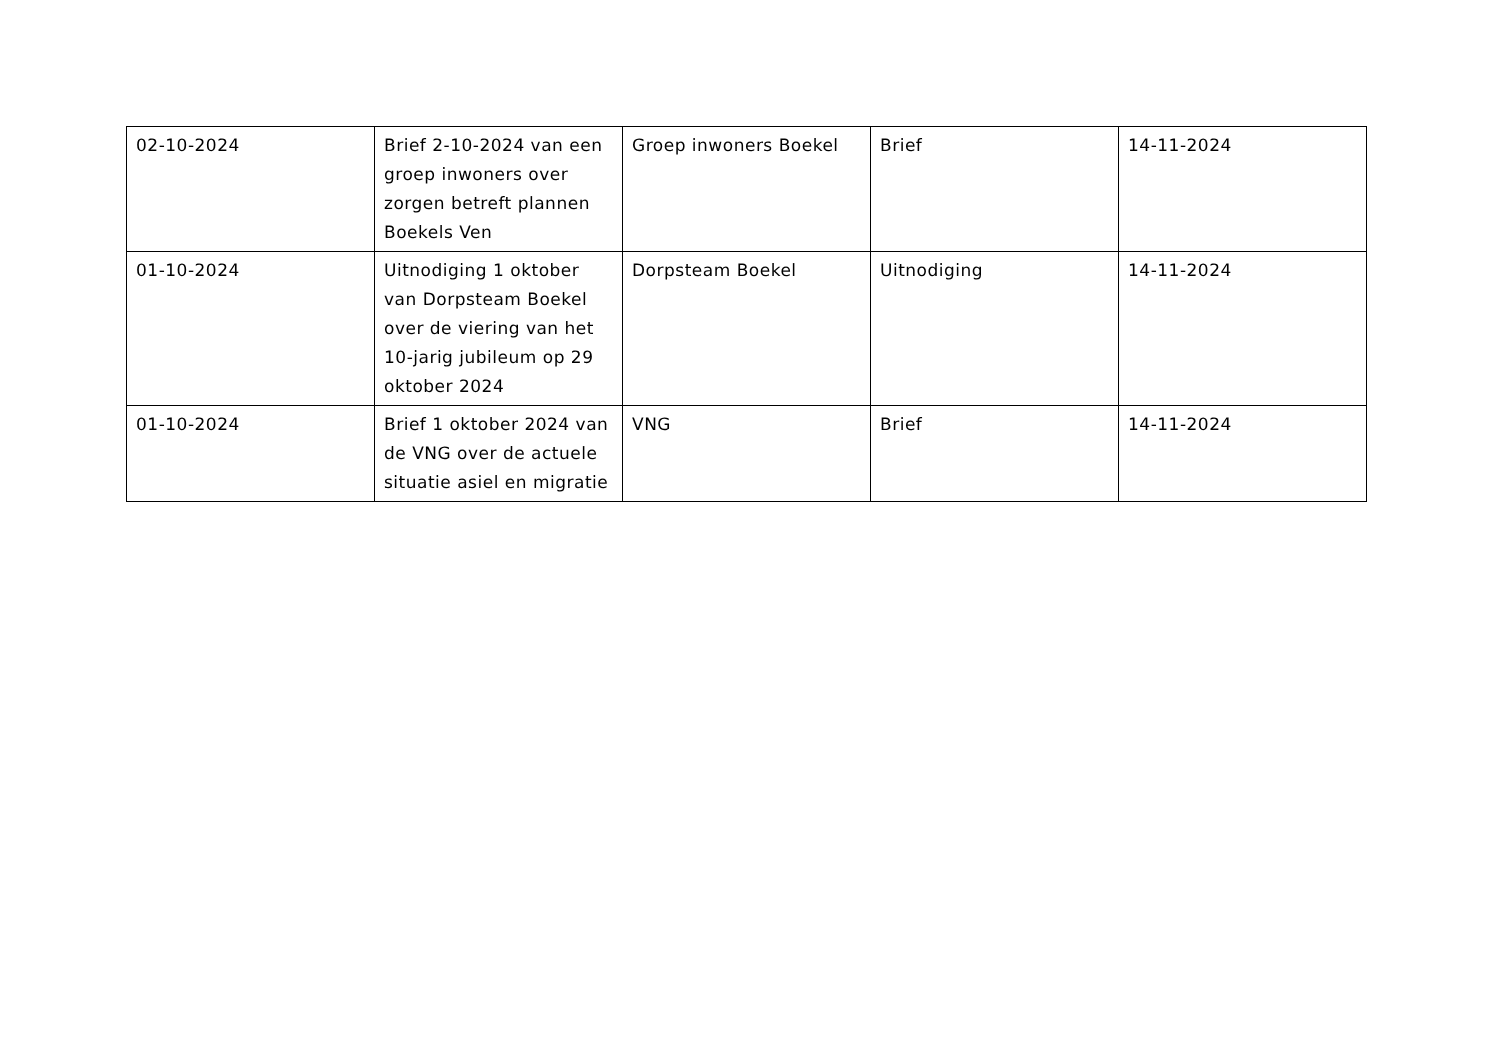| 02-10-2024 | Brief 2-10-2024 van een groep inwoners over zorgen betreft plannen Boekels Ven | Groep inwoners Boekel | Brief | 14-11-2024 |
| 01-10-2024 | Uitnodiging 1 oktober van Dorpsteam Boekel over de viering van het 10-jarig jubileum op 29 oktober 2024 | Dorpsteam Boekel | Uitnodiging | 14-11-2024 |
| 01-10-2024 | Brief 1 oktober 2024 van de VNG over de actuele situatie asiel en migratie | VNG | Brief | 14-11-2024 |